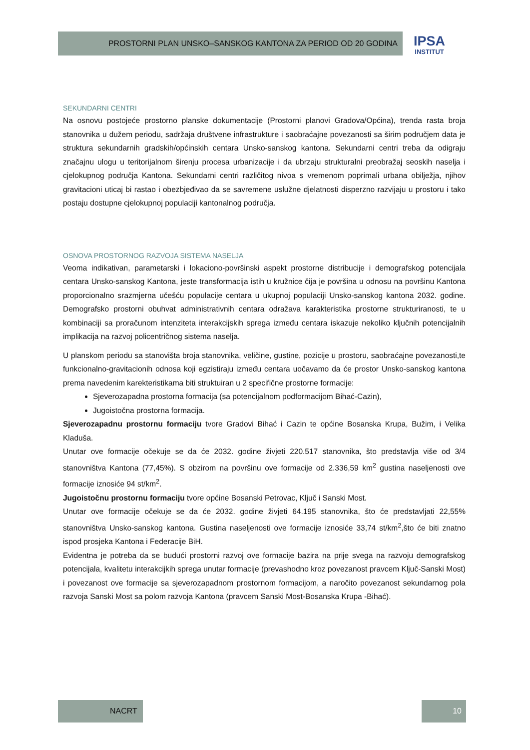PROSTORNI PLAN UNSKO–SANSKOG KANTONA ZA PERIOD OD 20 GODINA
IPSA
INSTITUT
SEKUNDARNI CENTRI
Na osnovu postojeće prostorno planske dokumentacije (Prostorni planovi Gradova/Općina), trenda rasta broja stanovnika u dužem periodu, sadržaja društvene infrastrukture i saobraćajne povezanosti sa širim područjem data je struktura sekundarnih gradskih/općinskih centara Unsko-sanskog kantona. Sekundarni centri treba da odigraju značajnu ulogu u teritorijalnom širenju procesa urbanizacije i da ubrzaju strukturalni preobražaj seoskih naselja i cjelokupnog područja Kantona. Sekundarni centri različitog nivoa s vremenom poprimali urbana obilježja, njihov gravitacioni uticaj bi rastao i obezbjeđivao da se savremene uslužne djelatnosti disperzno razvijaju u prostoru i tako postaju dostupne cjelokupnoj populaciji kantonalnog područja.
OSNOVA PROSTORNOG RAZVOJA SISTEMA NASELJA
Veoma indikativan, parametarski i lokaciono-površinski aspekt prostorne distribucije i demografskog potencijala centara Unsko-sanskog Kantona, jeste transformacija istih u kružnice čija je površina u odnosu na površinu Kantona proporcionalno srazmjerna učešću populacije centara u ukupnoj populaciji Unsko-sanskog kantona 2032. godine. Demografsko prostorni obuhvat administrativnih centara odražava karakteristika prostorne strukturiranosti, te u kombinaciji sa proračunom intenziteta interakcijskih sprega između centara iskazuje nekoliko ključnih potencijalnih implikacija na razvoj policentričnog sistema naselja.
U planskom periodu sa stanovišta broja stanovnika, veličine, gustine, pozicije u prostoru, saobraćajne povezanosti,te funkcionalno-gravitacionih odnosa koji egzistiraju između centara uočavamo da će prostor Unsko-sanskog kantona prema navedenim karekteristikama biti struktuiran u 2 specifične prostorne formacije:
Sjeverozapadna prostorna formacija (sa potencijalnom podformacijom Bihać-Cazin),
Jugoistočna prostorna formacija.
Sjeverozapadnu prostornu formaciju tvore Gradovi Bihać i Cazin te općine Bosanska Krupa, Bužim, i Velika Kladuša.
Unutar ove formacije očekuje se da će 2032. godine živjeti 220.517 stanovnika, što predstavlja više od 3/4 stanovništva Kantona (77,45%). S obzirom na površinu ove formacije od 2.336,59 km<sup>2</sup> gustina naseljenosti ove formacije iznosiće 94 st/km<sup>2</sup>.
Jugoistočnu prostornu formaciju tvore općine Bosanski Petrovac, Ključ i Sanski Most.
Unutar ove formacije očekuje se da će 2032. godine živjeti 64.195 stanovnika, što će predstavljati 22,55% stanovništva Unsko-sanskog kantona. Gustina naseljenosti ove formacije iznosiće 33,74 st/km<sup>2</sup>,što će biti znatno ispod prosjeka Kantona i Federacije BiH.
Evidentna je potreba da se budući prostorni razvoj ove formacije bazira na prije svega na razvoju demografskog potencijala, kvalitetu interakcijkih sprega unutar formacije (prevashodno kroz povezanost pravcem Ključ-Sanski Most) i povezanost ove formacije sa sjeverozapadnom prostornom formacijom, a naročito povezanost sekundarnog pola razvoja Sanski Most sa polom razvoja Kantona (pravcem Sanski Most-Bosanska Krupa -Bihać).
NACRT 10